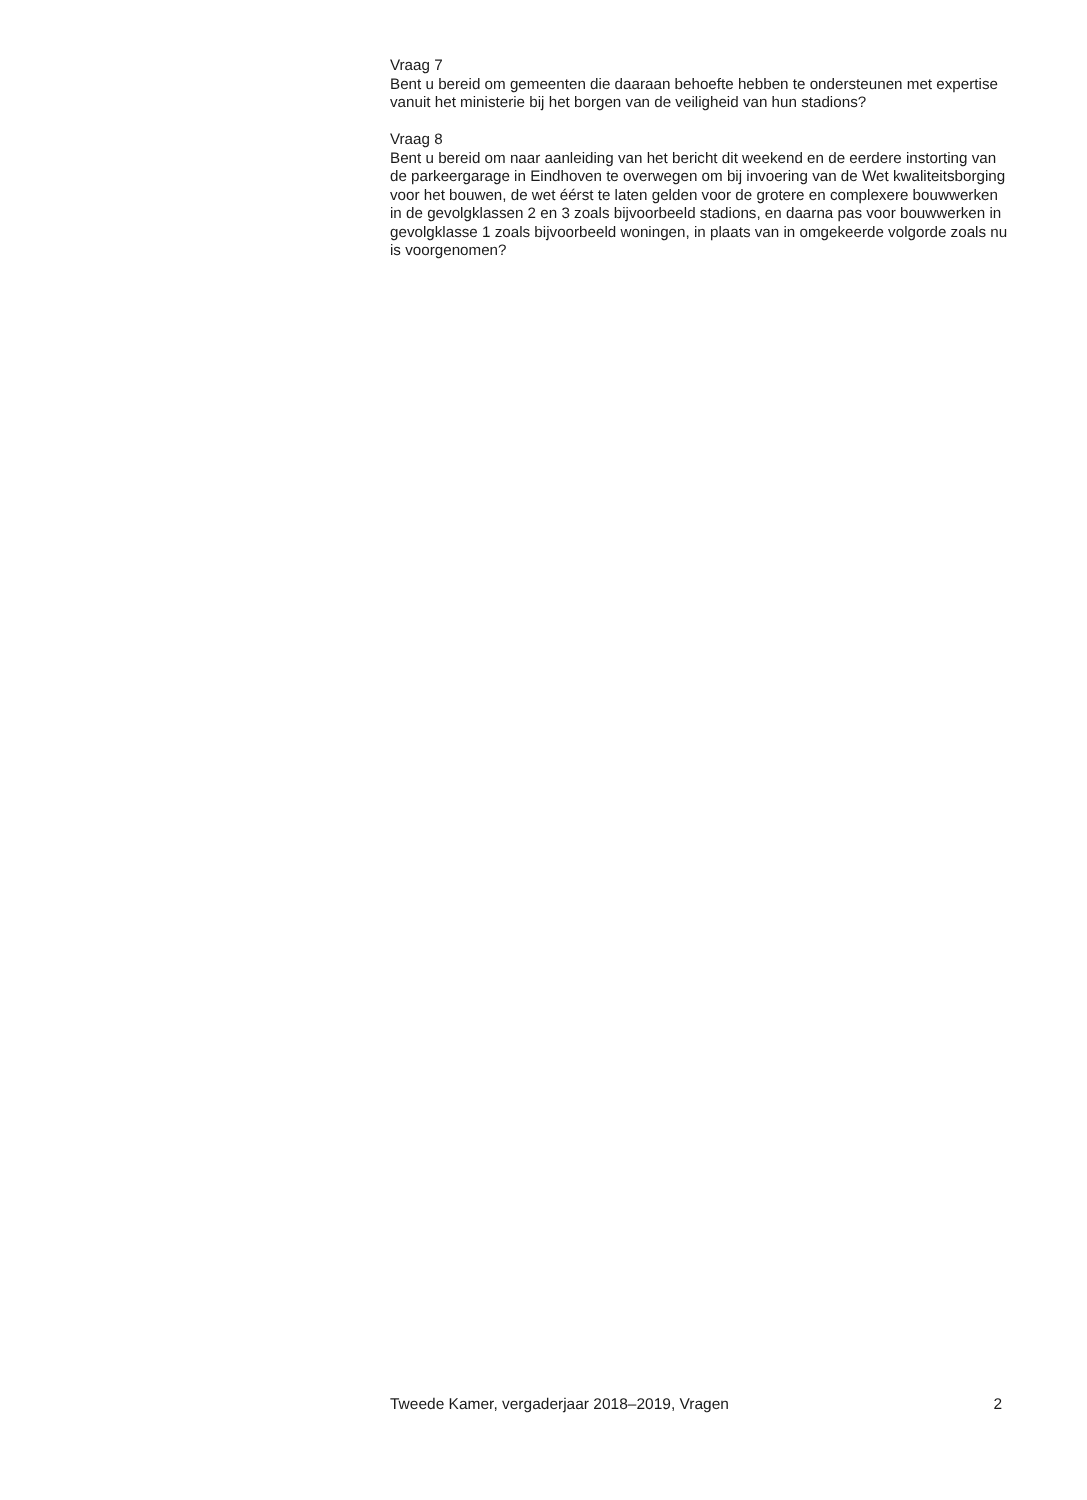Vraag 7
Bent u bereid om gemeenten die daaraan behoefte hebben te ondersteunen met expertise vanuit het ministerie bij het borgen van de veiligheid van hun stadions?
Vraag 8
Bent u bereid om naar aanleiding van het bericht dit weekend en de eerdere instorting van de parkeergarage in Eindhoven te overwegen om bij invoering van de Wet kwaliteitsborging voor het bouwen, de wet éérst te laten gelden voor de grotere en complexere bouwwerken in de gevolgklassen 2 en 3 zoals bijvoorbeeld stadions, en daarna pas voor bouwwerken in gevolgklasse 1 zoals bijvoorbeeld woningen, in plaats van in omgekeerde volgorde zoals nu is voorgenomen?
Tweede Kamer, vergaderjaar 2018–2019, Vragen 2